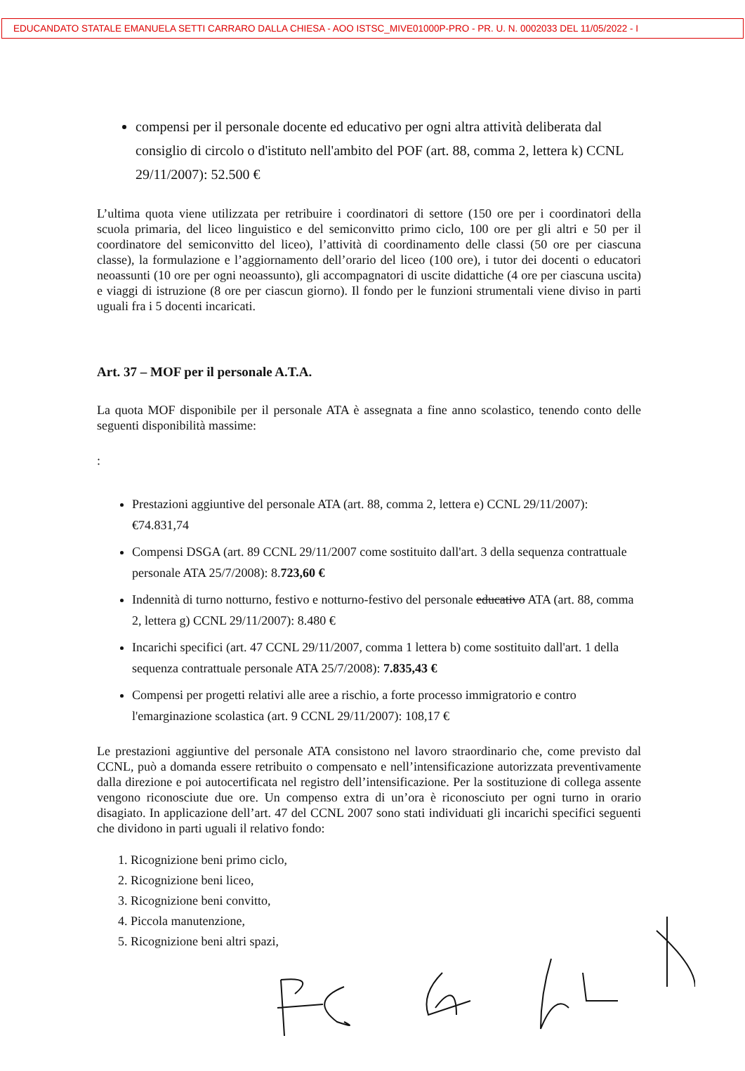EDUCANDATO STATALE EMANUELA SETTI CARRARO DALLA CHIESA - AOO ISTSC_MIVE01000P-PRO - PR. U. N. 0002033 DEL 11/05/2022 - I
compensi per il personale docente ed educativo per ogni altra attività deliberata dal consiglio di circolo o d'istituto nell'ambito del POF (art. 88, comma 2, lettera k) CCNL 29/11/2007): 52.500 €
L’ultima quota viene utilizzata per retribuire i coordinatori di settore (150 ore per i coordinatori della scuola primaria, del liceo linguistico e del semiconvitto primo ciclo, 100 ore per gli altri e 50 per il coordinatore del semiconvitto del liceo), l’attività di coordinamento delle classi (50 ore per ciascuna classe), la formulazione e l’aggiornamento dell’orario del liceo (100 ore), i tutor dei docenti o educatori neoassunti (10 ore per ogni neoassunto), gli accompagnatori di uscite didattiche (4 ore per ciascuna uscita) e viaggi di istruzione (8 ore per ciascun giorno). Il fondo per le funzioni strumentali viene diviso in parti uguali fra i 5 docenti incaricati.
Art. 37 – MOF per il personale A.T.A.
La quota MOF disponibile per il personale ATA è assegnata a fine anno scolastico, tenendo conto delle seguenti disponibilità massime:
:
Prestazioni aggiuntive del personale ATA (art. 88, comma 2, lettera e) CCNL 29/11/2007): €74.831,74
Compensi DSGA (art. 89 CCNL 29/11/2007 come sostituito dall'art. 3 della sequenza contrattuale personale ATA 25/7/2008): 8.723,60 €
Indennità di turno notturno, festivo e notturno-festivo del personale educativo ATA (art. 88, comma 2, lettera g) CCNL 29/11/2007): 8.480 €
Incarichi specifici (art. 47 CCNL 29/11/2007, comma 1 lettera b) come sostituito dall'art. 1 della sequenza contrattuale personale ATA 25/7/2008): 7.835,43 €
Compensi per progetti relativi alle aree a rischio, a forte processo immigratorio e contro l'emarginazione scolastica (art. 9 CCNL 29/11/2007): 108,17 €
Le prestazioni aggiuntive del personale ATA consistono nel lavoro straordinario che, come previsto dal CCNL, può a domanda essere retribuito o compensato e nell’intensificazione autorizzata preventivamente dalla direzione e poi autocertificata nel registro dell’intensificazione. Per la sostituzione di collega assente vengono riconosciute due ore. Un compenso extra di un’ora è riconosciuto per ogni turno in orario disagiato. In applicazione dell’art. 47 del CCNL 2007 sono stati individuati gli incarichi specifici seguenti che dividono in parti uguali il relativo fondo:
1. Ricognizione beni primo ciclo,
2. Ricognizione beni liceo,
3. Ricognizione beni convitto,
4. Piccola manutenzione,
5. Ricognizione beni altri spazi,